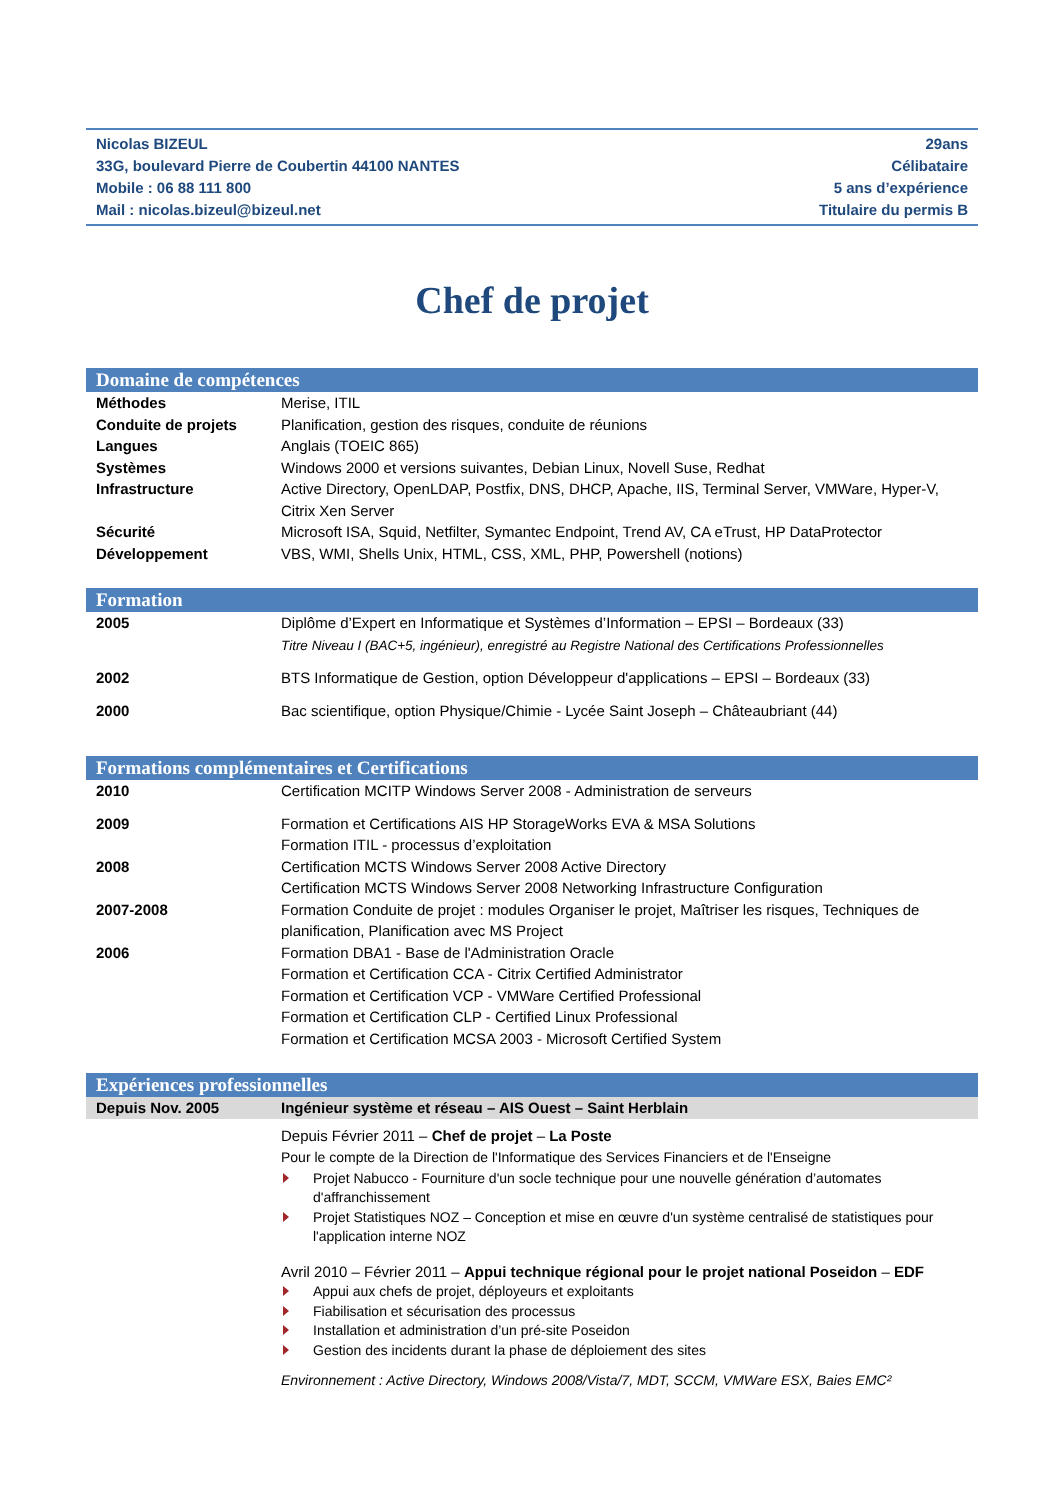Nicolas BIZEUL
33G, boulevard Pierre de Coubertin 44100 NANTES
Mobile : 06 88 111 800
Mail : nicolas.bizeul@bizeul.net
29ans
Célibataire
5 ans d’expérience
Titulaire du permis B
Chef de projet
Domaine de compétences
| Méthodes | Merise, ITIL |
| Conduite de projets | Planification, gestion des risques, conduite de réunions |
| Langues | Anglais (TOEIC 865) |
| Systèmes | Windows 2000 et versions suivantes, Debian Linux, Novell Suse, Redhat |
| Infrastructure | Active Directory, OpenLDAP, Postfix, DNS, DHCP, Apache, IIS, Terminal Server, VMWare, Hyper-V, Citrix Xen Server |
| Sécurité | Microsoft ISA, Squid, Netfilter, Symantec Endpoint, Trend AV, CA eTrust, HP DataProtector |
| Développement | VBS, WMI, Shells Unix, HTML, CSS, XML, PHP, Powershell (notions) |
Formation
| 2005 | Diplôme d’Expert en Informatique et Systèmes d’Information – EPSI – Bordeaux (33) Titre Niveau I (BAC+5, ingénieur), enregistré au Registre National des Certifications Professionnelles |
| 2002 | BTS Informatique de Gestion, option Développeur d'applications – EPSI – Bordeaux (33) |
| 2000 | Bac scientifique, option Physique/Chimie - Lycée Saint Joseph – Châteaubriant (44) |
Formations complémentaires et Certifications
| 2010 | Certification MCITP Windows Server 2008 - Administration de serveurs |
| 2009 | Formation et Certifications AIS HP StorageWorks EVA & MSA Solutions Formation ITIL - processus d’exploitation |
| 2008 | Certification MCTS Windows Server 2008 Active Directory Certification MCTS Windows Server 2008 Networking Infrastructure Configuration |
| 2007-2008 | Formation Conduite de projet : modules Organiser le projet, Maîtriser les risques, Techniques de planification, Planification avec MS Project |
| 2006 | Formation DBA1 - Base de l'Administration Oracle Formation et Certification CCA - Citrix Certified Administrator Formation et Certification VCP - VMWare Certified Professional Formation et Certification CLP - Certified Linux Professional Formation et Certification MCSA 2003 - Microsoft Certified System |
Expériences professionnelles
| Depuis Nov. 2005 | Ingénieur système et réseau – AIS Ouest – Saint Herblain |
| | Depuis Février 2011 – Chef de projet – La Poste Pour le compte de la Direction de l'Informatique des Services Financiers et de l'Enseigne Projet Nabucco - Fourniture d'un socle technique pour une nouvelle génération d’automates d'affranchissement Projet Statistiques NOZ – Conception et mise en œuvre d'un système centralisé de statistiques pour l'application interne NOZ Avril 2010 – Février 2011 – Appui technique régional pour le projet national Poseidon – EDF Appui aux chefs de projet, déployeurs et exploitants Fiabilisation et sécurisation des processus Installation et administration d’un pré-site Poseidon Gestion des incidents durant la phase de déploiement des sites Environnement : Active Directory, Windows 2008/Vista/7, MDT, SCCM, VMWare ESX, Baies EMC² |